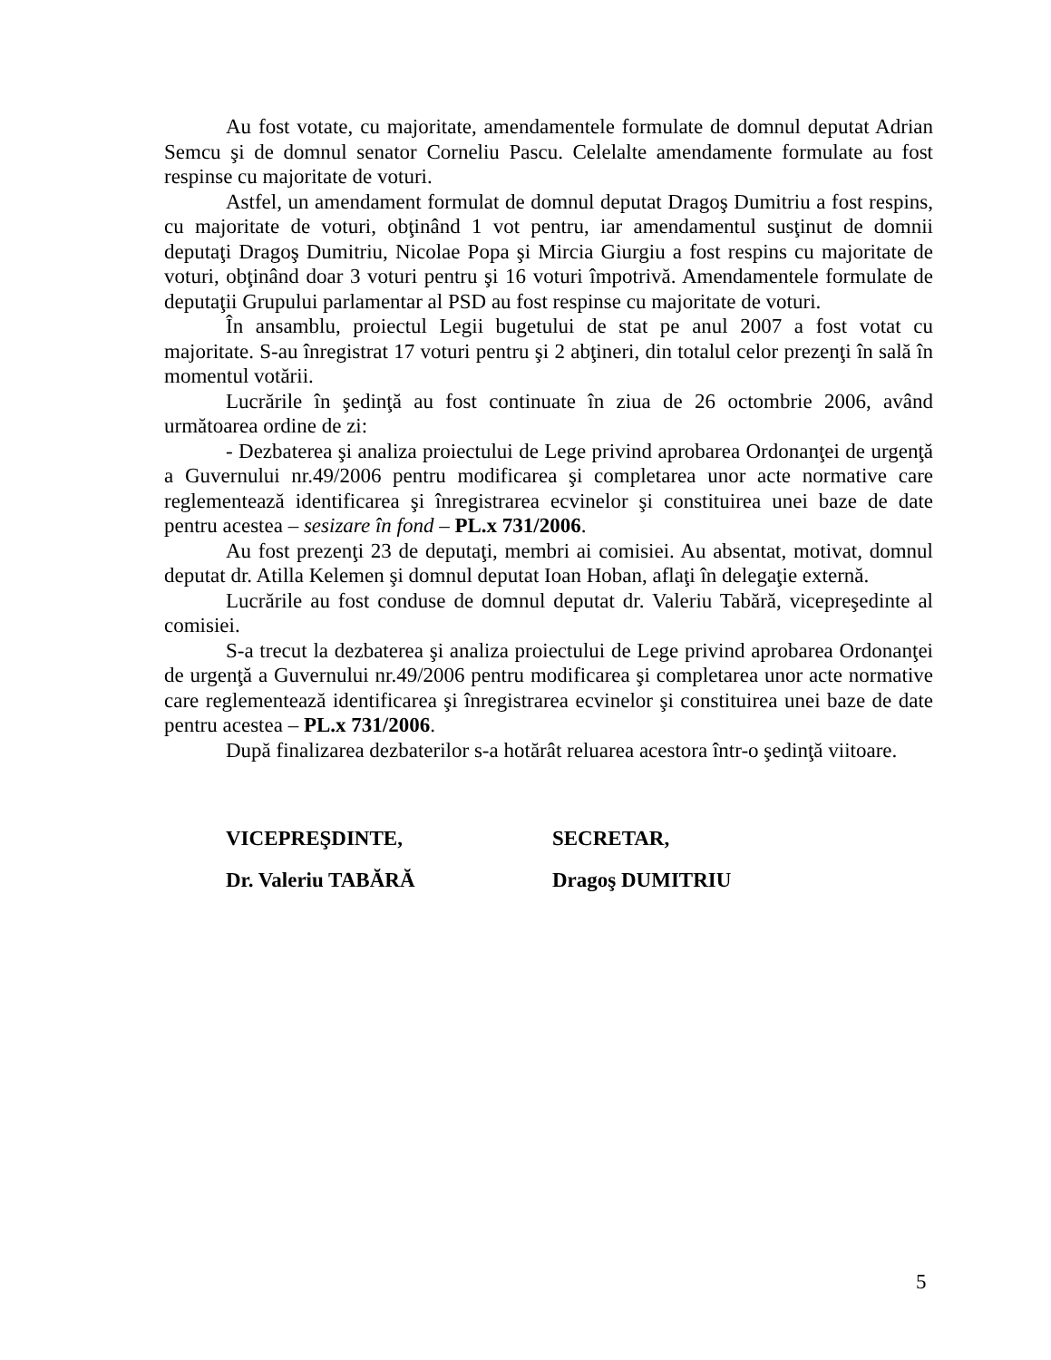Au fost votate, cu majoritate, amendamentele formulate de domnul deputat Adrian Semcu şi de domnul senator Corneliu Pascu. Celelalte amendamente formulate au fost respinse cu majoritate de voturi.
Astfel, un amendament formulat de domnul deputat Dragoş Dumitriu a fost respins, cu majoritate de voturi, obţinând 1 vot pentru, iar amendamentul susţinut de domnii deputaţi Dragoş Dumitriu, Nicolae Popa şi Mircia Giurgiu a fost respins cu majoritate de voturi, obţinând doar 3 voturi pentru şi 16 voturi împotrivă. Amendamentele formulate de deputaţii Grupului parlamentar al PSD au fost respinse cu majoritate de voturi.
În ansamblu, proiectul Legii bugetului de stat pe anul 2007 a fost votat cu majoritate. S-au înregistrat 17 voturi pentru şi 2 abţineri, din totalul celor prezenţi în sală în momentul votării.
Lucrările în şedinţă au fost continuate în ziua de 26 octombrie 2006, având următoarea ordine de zi:
- Dezbaterea şi analiza proiectului de Lege privind aprobarea Ordonanţei de urgenţă a Guvernului nr.49/2006 pentru modificarea şi completarea unor acte normative care reglementează identificarea şi înregistrarea ecvinelor şi constituirea unei baze de date pentru acestea – sesizare în fond – PL.x 731/2006.
Au fost prezenţi 23 de deputaţi, membri ai comisiei. Au absentat, motivat, domnul deputat dr. Atilla Kelemen şi domnul deputat Ioan Hoban, aflaţi în delegaţie externă.
Lucrările au fost conduse de domnul deputat dr. Valeriu Tabără, vicepreşedinte al comisiei.
S-a trecut la dezbaterea şi analiza proiectului de Lege privind aprobarea Ordonanţei de urgenţă a Guvernului nr.49/2006 pentru modificarea şi completarea unor acte normative care reglementează identificarea şi înregistrarea ecvinelor şi constituirea unei baze de date pentru acestea – PL.x 731/2006.
După finalizarea dezbaterilor s-a hotărât reluarea acestora într-o şedinţă viitoare.
VICEPREŞDINTE,
Dr. Valeriu TABĂRĂ
SECRETAR,
Dragoş DUMITRIU
5